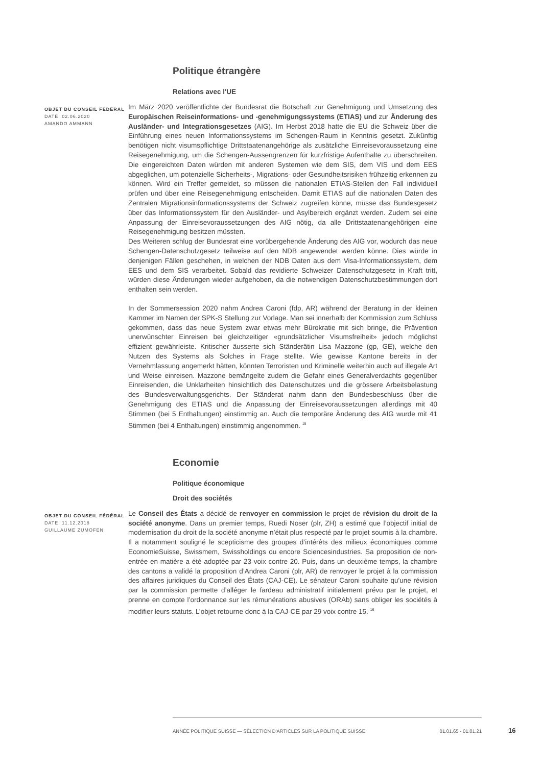Politique étrangère
Relations avec l'UE
OBJET DU CONSEIL FÉDÉRAL
DATE: 02.06.2020
AMANDO AMMANN
Im März 2020 veröffentlichte der Bundesrat die Botschaft zur Genehmigung und Umsetzung des Europäischen Reiseinformations- und -genehmigungssystems (ETIAS) und zur Änderung des Ausländer- und Integrationsgesetzes (AIG). Im Herbst 2018 hatte die EU die Schweiz über die Einführung eines neuen Informationssystems im Schengen-Raum in Kenntnis gesetzt. Zukünftig benötigen nicht visumspflichtige Drittstaatenangehörige als zusätzliche Einreisevoraussetzung eine Reisegenehmigung, um die Schengen-Aussengrenzen für kurzfristige Aufenthalte zu überschreiten. Die eingereichten Daten würden mit anderen Systemen wie dem SIS, dem VIS und dem EES abgeglichen, um potenzielle Sicherheits-, Migrations- oder Gesundheitsrisiken frühzeitig erkennen zu können. Wird ein Treffer gemeldet, so müssen die nationalen ETIAS-Stellen den Fall individuell prüfen und über eine Reisegenehmigung entscheiden. Damit ETIAS auf die nationalen Daten des Zentralen Migrationsinformationssystems der Schweiz zugreifen könne, müsse das Bundesgesetz über das Informationssystem für den Ausländer- und Asylbereich ergänzt werden. Zudem sei eine Anpassung der Einreisevoraussetzungen des AIG nötig, da alle Drittstaatenangehörigen eine Reisegenehmigung besitzen müssten.
Des Weiteren schlug der Bundesrat eine vorübergehende Änderung des AIG vor, wodurch das neue Schengen-Datenschutzgesetz teilweise auf den NDB angewendet werden könne. Dies würde in denjenigen Fällen geschehen, in welchen der NDB Daten aus dem Visa-Informationssystem, dem EES und dem SIS verarbeitet. Sobald das revidierte Schweizer Datenschutzgesetz in Kraft tritt, würden diese Änderungen wieder aufgehoben, da die notwendigen Datenschutzbestimmungen dort enthalten sein werden.
In der Sommersession 2020 nahm Andrea Caroni (fdp, AR) während der Beratung in der kleinen Kammer im Namen der SPK-S Stellung zur Vorlage. Man sei innerhalb der Kommission zum Schluss gekommen, dass das neue System zwar etwas mehr Bürokratie mit sich bringe, die Prävention unerwünschter Einreisen bei gleichzeitiger «grundsätzlicher Visumsfreiheit» jedoch möglichst effizient gewährleiste. Kritischer äusserte sich Ständerätin Lisa Mazzone (gp, GE), welche den Nutzen des Systems als Solches in Frage stellte. Wie gewisse Kantone bereits in der Vernehmlassung angemerkt hätten, könnten Terroristen und Kriminelle weiterhin auch auf illegale Art und Weise einreisen. Mazzone bemängelte zudem die Gefahr eines Generalverdachts gegenüber Einreisenden, die Unklarheiten hinsichtlich des Datenschutzes und die grössere Arbeitsbelastung des Bundesverwaltungsgerichts. Der Ständerat nahm dann den Bundesbeschluss über die Genehmigung des ETIAS und die Anpassung der Einreisevoraussetzungen allerdings mit 40 Stimmen (bei 5 Enthaltungen) einstimmig an. Auch die temporäre Änderung des AIG wurde mit 41 Stimmen (bei 4 Enthaltungen) einstimmig angenommen. <sup>15</sup>
Economie
Politique économique
Droit des sociétés
OBJET DU CONSEIL FÉDÉRAL
DATE: 11.12.2018
GUILLAUME ZUMOFEN
Le Conseil des États a décidé de renvoyer en commission le projet de révision du droit de la société anonyme. Dans un premier temps, Ruedi Noser (plr, ZH) a estimé que l’objectif initial de modernisation du droit de la société anonyme n’était plus respecté par le projet soumis à la chambre. Il a notamment souligné le scepticisme des groupes d’intérêts des milieux économiques comme EconomieSuisse, Swissmem, Swissholdings ou encore Sciencesindustries. Sa proposition de non-entrée en matière a été adoptée par 23 voix contre 20. Puis, dans un deuxième temps, la chambre des cantons a validé la proposition d’Andrea Caroni (plr, AR) de renvoyer le projet à la commission des affaires juridiques du Conseil des États (CAJ-CE). Le sénateur Caroni souhaite qu'une révision par la commission permette d’alléger le fardeau administratif initialement prévu par le projet, et prenne en compte l’ordonnance sur les rémunérations abusives (ORAb) sans obliger les sociétés à modifier leurs statuts. L’objet retourne donc à la CAJ-CE par 29 voix contre 15. <sup>16</sup>
ANNÉE POLITIQUE SUISSE — SÉLECTION D'ARTICLES SUR LA POLITIQUE SUISSE 01.01.65 - 01.01.21
16